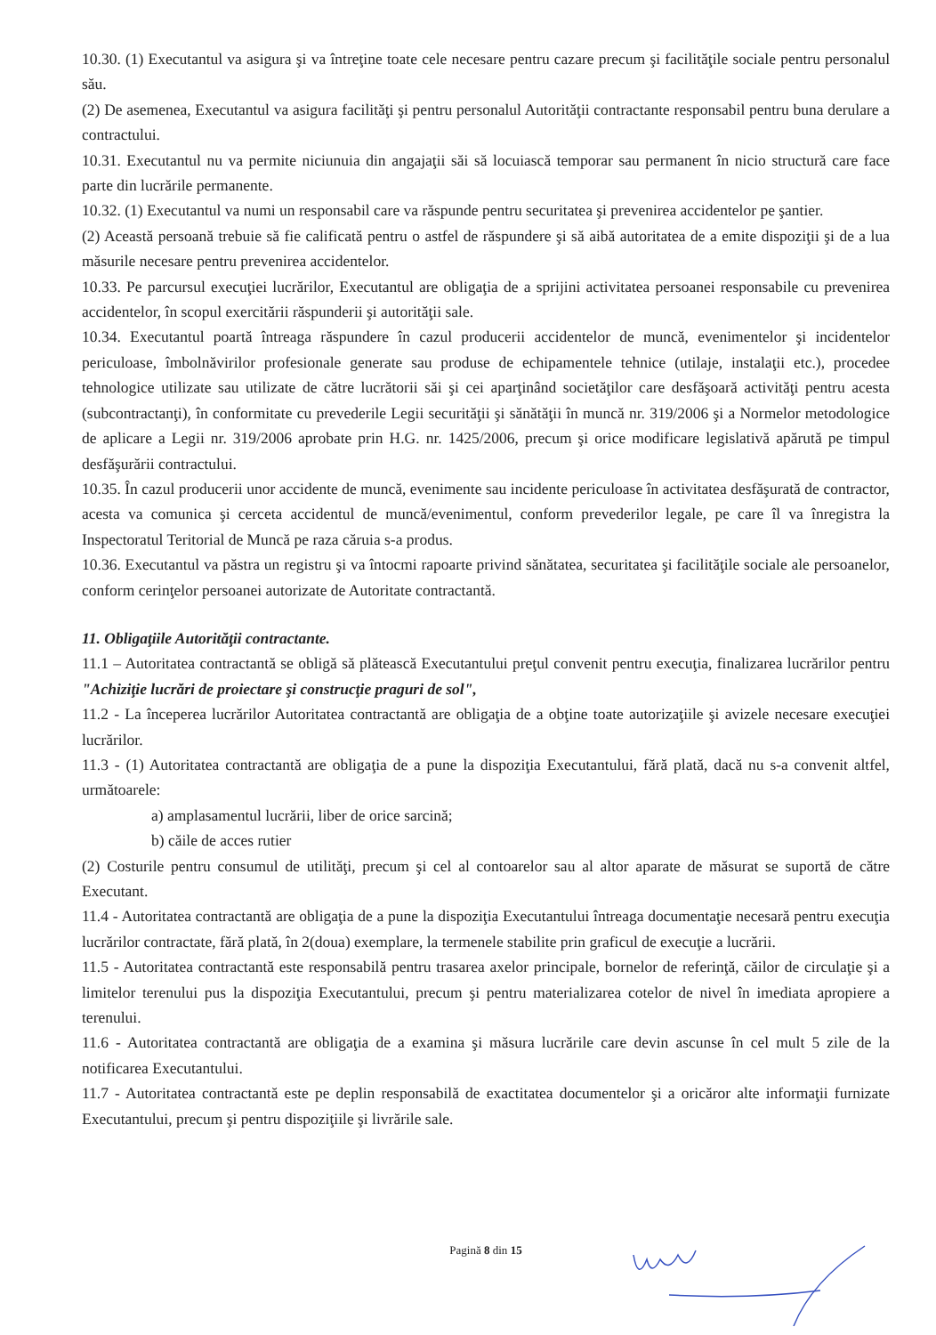10.30. (1) Executantul va asigura şi va întreţine toate cele necesare pentru cazare precum şi facilităţile sociale pentru personalul său.
(2) De asemenea, Executantul va asigura facilităţi şi pentru personalul Autorităţii contractante responsabil pentru buna derulare a contractului.
10.31. Executantul nu va permite niciunuia din angajaţii săi să locuiască temporar sau permanent în nicio structură care face parte din lucrările permanente.
10.32. (1) Executantul va numi un responsabil care va răspunde pentru securitatea şi prevenirea accidentelor pe şantier.
(2) Această persoană trebuie să fie calificată pentru o astfel de răspundere şi să aibă autoritatea de a emite dispoziţii şi de a lua măsurile necesare pentru prevenirea accidentelor.
10.33. Pe parcursul execuţiei lucrărilor, Executantul are obligaţia de a sprijini activitatea persoanei responsabile cu prevenirea accidentelor, în scopul exercitării răspunderii şi autorităţii sale.
10.34. Executantul poartă întreaga răspundere în cazul producerii accidentelor de muncă, evenimentelor şi incidentelor periculoase, îmbolnăvirilor profesionale generate sau produse de echipamentele tehnice (utilaje, instalaţii etc.), procedee tehnologice utilizate sau utilizate de către lucrătorii săi şi cei aparţinând societăţilor care desfăşoară activităţi pentru acesta (subcontractanţi), în conformitate cu prevederile Legii securităţii şi sănătăţii în muncă nr. 319/2006 şi a Normelor metodologice de aplicare a Legii nr. 319/2006 aprobate prin H.G. nr. 1425/2006, precum şi orice modificare legislativă apărută pe timpul desfăşurării contractului.
10.35. În cazul producerii unor accidente de muncă, evenimente sau incidente periculoase în activitatea desfăşurată de contractor, acesta va comunica şi cerceta accidentul de muncă/evenimentul, conform prevederilor legale, pe care îl va înregistra la Inspectoratul Teritorial de Muncă pe raza căruia s-a produs.
10.36. Executantul va păstra un registru şi va întocmi rapoarte privind sănătatea, securitatea şi facilităţile sociale ale persoanelor, conform cerinţelor persoanei autorizate de Autoritate contractantă.
11. Obligaţiile Autorităţii contractante.
11.1 – Autoritatea contractantă se obligă să plătească Executantului preţul convenit pentru execuţia, finalizarea lucrărilor pentru "Achiziţie lucrări de proiectare şi construcţie praguri de sol",
11.2 - La începerea lucrărilor Autoritatea contractantă are obligaţia de a obţine toate autorizaţiile şi avizele necesare execuţiei lucrărilor.
11.3 - (1) Autoritatea contractantă are obligaţia de a pune la dispoziţia Executantului, fără plată, dacă nu s-a convenit altfel, următoarele:
a) amplasamentul lucrării, liber de orice sarcină;
b) căile de acces rutier
(2) Costurile pentru consumul de utilităţi, precum şi cel al contoarelor sau al altor aparate de măsurat se suportă de către Executant.
11.4 - Autoritatea contractantă are obligaţia de a pune la dispoziţia Executantului întreaga documentaţie necesară pentru execuţia lucrărilor contractate, fără plată, în 2(doua) exemplare, la termenele stabilite prin graficul de execuţie a lucrării.
11.5 - Autoritatea contractantă este responsabilă pentru trasarea axelor principale, bornelor de referinţă, căilor de circulaţie şi a limitelor terenului pus la dispoziţia Executantului, precum şi pentru materializarea cotelor de nivel în imediata apropiere a terenului.
11.6 - Autoritatea contractantă are obligaţia de a examina şi măsura lucrările care devin ascunse în cel mult 5 zile de la notificarea Executantului.
11.7 - Autoritatea contractantă este pe deplin responsabilă de exactitatea documentelor şi a oricăror alte informaţii furnizate Executantului, precum şi pentru dispoziţiile şi livrările sale.
Pagină 8 din 15